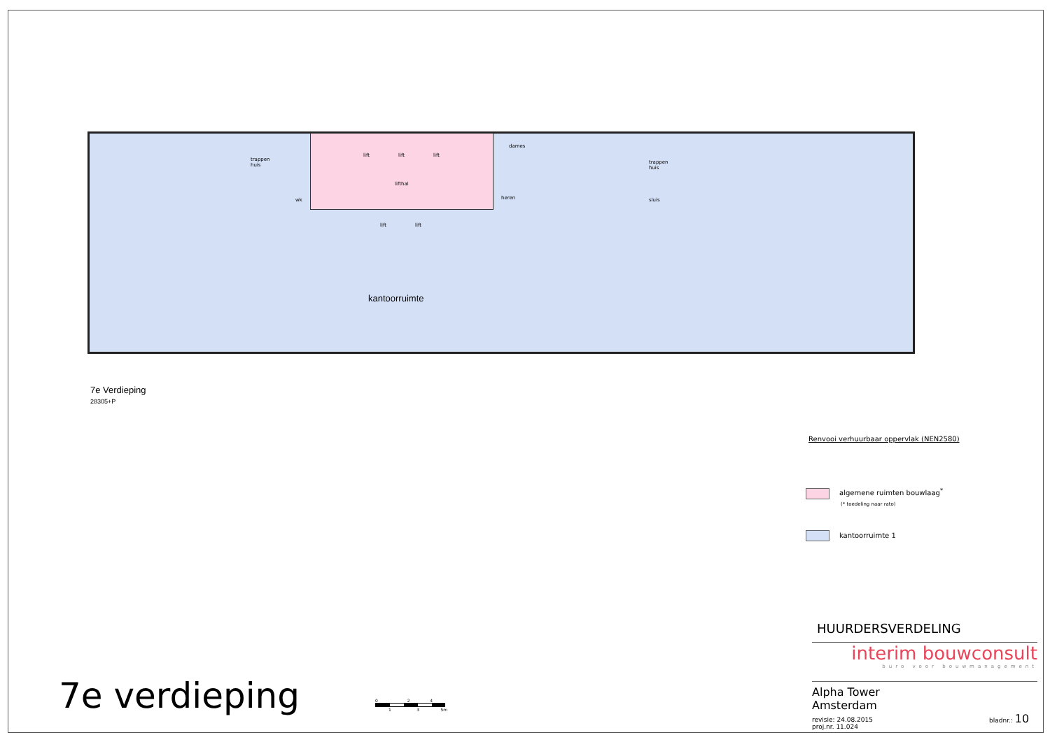trappen
huis
wk
lift lift lift
lifthal
lift lift
dames
heren
trappen
huis
sluis
kantoorruimte
7e Verdieping
28305+P
Renvooi verhuurbaar oppervlak (NEN2580)
algemene ruimten bouwlaag<sup>*</sup>
(* toedeling naar rato)
kantoorruimte 1
HUURDERSVERDELING
interim bouwconsult
buro voor bouwmanagement
Alpha Tower
Amsterdam
revisie: 24.08.2015
proj.nr. 11.024
bladnr.: 10
7e verdieping
0 2 4
1 3 5m